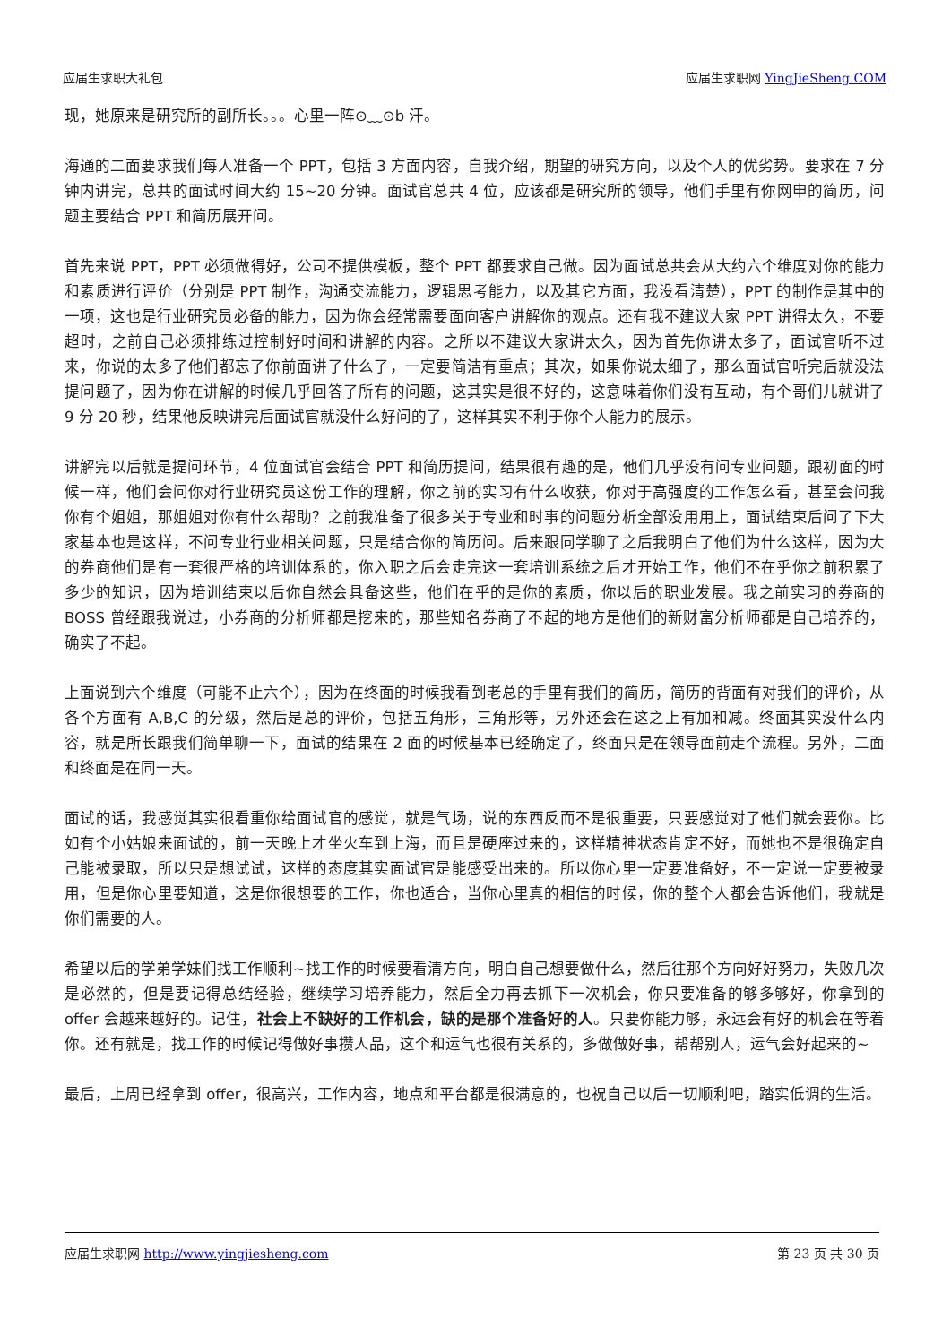应届生求职大礼包 应届生求职网 YingJieSheng.COM
现，她原来是研究所的副所长。。。心里一阵⊙﹏⊙b 汗。
海通的二面要求我们每人准备一个 PPT，包括 3 方面内容，自我介绍，期望的研究方向，以及个人的优劣势。要求在 7 分钟内讲完，总共的面试时间大约 15~20 分钟。面试官总共 4 位，应该都是研究所的领导，他们手里有你网申的简历，问题主要结合 PPT 和简历展开问。
首先来说 PPT，PPT 必须做得好，公司不提供模板，整个 PPT 都要求自己做。因为面试总共会从大约六个维度对你的能力和素质进行评价（分别是 PPT 制作，沟通交流能力，逻辑思考能力，以及其它方面，我没看清楚），PPT 的制作是其中的一项，这也是行业研究员必备的能力，因为你会经常需要面向客户讲解你的观点。还有我不建议大家 PPT 讲得太久，不要超时，之前自己必须排练过控制好时间和讲解的内容。之所以不建议大家讲太久，因为首先你讲太多了，面试官听不过来，你说的太多了他们都忘了你前面讲了什么了，一定要简洁有重点；其次，如果你说太细了，那么面试官听完后就没法提问题了，因为你在讲解的时候几乎回答了所有的问题，这其实是很不好的，这意味着你们没有互动，有个哥们儿就讲了 9 分 20 秒，结果他反映讲完后面试官就没什么好问的了，这样其实不利于你个人能力的展示。
讲解完以后就是提问环节，4 位面试官会结合 PPT 和简历提问，结果很有趣的是，他们几乎没有问专业问题，跟初面的时候一样，他们会问你对行业研究员这份工作的理解，你之前的实习有什么收获，你对于高强度的工作怎么看，甚至会问我你有个姐姐，那姐姐对你有什么帮助？之前我准备了很多关于专业和时事的问题分析全部没用用上，面试结束后问了下大家基本也是这样，不问专业行业相关问题，只是结合你的简历问。后来跟同学聊了之后我明白了他们为什么这样，因为大的券商他们是有一套很严格的培训体系的，你入职之后会走完这一套培训系统之后才开始工作，他们不在乎你之前积累了多少的知识，因为培训结束以后你自然会具备这些，他们在乎的是你的素质，你以后的职业发展。我之前实习的券商的 BOSS 曾经跟我说过，小券商的分析师都是挖来的，那些知名券商了不起的地方是他们的新财富分析师都是自己培养的，确实了不起。
上面说到六个维度（可能不止六个），因为在终面的时候我看到老总的手里有我们的简历，简历的背面有对我们的评价，从各个方面有 A,B,C 的分级，然后是总的评价，包括五角形，三角形等，另外还会在这之上有加和减。终面其实没什么内容，就是所长跟我们简单聊一下，面试的结果在 2 面的时候基本已经确定了，终面只是在领导面前走个流程。另外，二面和终面是在同一天。
面试的话，我感觉其实很看重你给面试官的感觉，就是气场，说的东西反而不是很重要，只要感觉对了他们就会要你。比如有个小姑娘来面试的，前一天晚上才坐火车到上海，而且是硬座过来的，这样精神状态肯定不好，而她也不是很确定自己能被录取，所以只是想试试，这样的态度其实面试官是能感受出来的。所以你心里一定要准备好，不一定说一定要被录用，但是你心里要知道，这是你很想要的工作，你也适合，当你心里真的相信的时候，你的整个人都会告诉他们，我就是你们需要的人。
希望以后的学弟学妹们找工作顺利~找工作的时候要看清方向，明白自己想要做什么，然后往那个方向好好努力，失败几次是必然的，但是要记得总结经验，继续学习培养能力，然后全力再去抓下一次机会，你只要准备的够多够好，你拿到的 offer 会越来越好的。记住，社会上不缺好的工作机会，缺的是那个准备好的人。只要你能力够，永远会有好的机会在等着你。还有就是，找工作的时候记得做好事攒人品，这个和运气也很有关系的，多做做好事，帮帮别人，运气会好起来的~
最后，上周已经拿到 offer，很高兴，工作内容，地点和平台都是很满意的，也祝自己以后一切顺利吧，踏实低调的生活。
应届生求职网 http://www.yingjiesheng.com 第 23 页 共 30 页